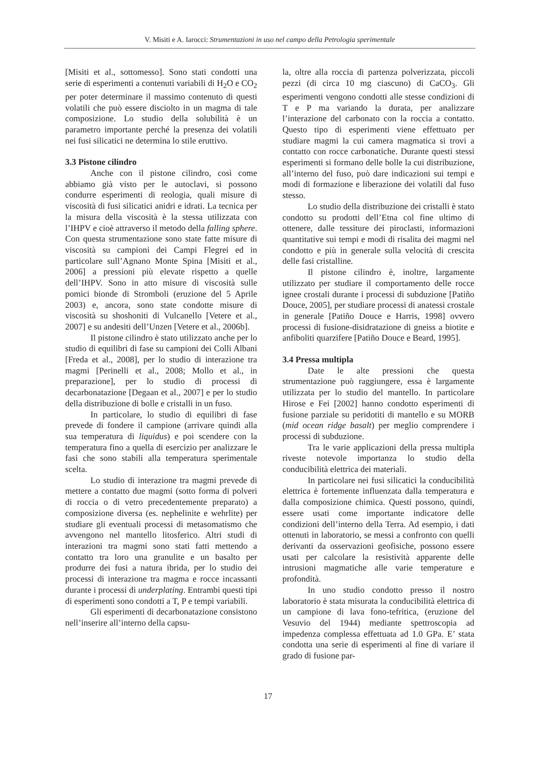V. Misiti e A. Iarocci: Strumentazioni in uso nel campo della Petrologia sperimentale
[Misiti et al., sottomesso]. Sono stati condotti una serie di esperimenti a contenuti variabili di H<sub>2</sub>O e CO<sub>2</sub> per poter determinare il massimo contenuto di questi volatili che può essere disciolto in un magma di tale composizione. Lo studio della solubilità è un parametro importante perché la presenza dei volatili nei fusi silicatici ne determina lo stile eruttivo.
3.3 Pistone cilindro
Anche con il pistone cilindro, così come abbiamo già visto per le autoclavi, si possono condurre esperimenti di reologia, quali misure di viscosità di fusi silicatici anidri e idrati. La tecnica per la misura della viscosità è la stessa utilizzata con l’IHPV e cioè attraverso il metodo della falling sphere. Con questa strumentazione sono state fatte misure di viscosità su campioni dei Campi Flegrei ed in particolare sull’Agnano Monte Spina [Misiti et al., 2006] a pressioni più elevate rispetto a quelle dell’IHPV. Sono in atto misure di viscosità sulle pomici bionde di Stromboli (eruzione del 5 Aprile 2003) e, ancora, sono state condotte misure di viscosità su shoshoniti di Vulcanello [Vetere et al., 2007] e su andesiti dell’Unzen [Vetere et al., 2006b].
Il pistone cilindro è stato utilizzato anche per lo studio di equilibri di fase su campioni dei Colli Albani [Freda et al., 2008], per lo studio di interazione tra magmi [Perinelli et al., 2008; Mollo et al., in preparazione], per lo studio di processi di decarbonatazione [Degaan et al., 2007] e per lo studio della distribuzione di bolle e cristalli in un fuso.
In particolare, lo studio di equilibri di fase prevede di fondere il campione (arrivare quindi alla sua temperatura di liquidus) e poi scendere con la temperatura fino a quella di esercizio per analizzare le fasi che sono stabili alla temperatura sperimentale scelta.
Lo studio di interazione tra magmi prevede di mettere a contatto due magmi (sotto forma di polveri di roccia o di vetro precedentemente preparato) a composizione diversa (es. nephelinite e wehrlite) per studiare gli eventuali processi di metasomatismo che avvengono nel mantello litosferico. Altri studi di interazioni tra magmi sono stati fatti mettendo a contatto tra loro una granulite e un basalto per produrre dei fusi a natura ibrida, per lo studio dei processi di interazione tra magma e rocce incassanti durante i processi di underplating. Entrambi questi tipi di esperimenti sono condotti a T, P e tempi variabili.
Gli esperimenti di decarbonatazione consistono nell’inserire all’interno della capsu-
la, oltre alla roccia di partenza polverizzata, piccoli pezzi (di circa 10 mg ciascuno) di CaCO<sub>3</sub>. Gli esperimenti vengono condotti alle stesse condizioni di T e P ma variando la durata, per analizzare l’interazione del carbonato con la roccia a contatto. Questo tipo di esperimenti viene effettuato per studiare magmi la cui camera magmatica si trovi a contatto con rocce carbonatiche. Durante questi stessi esperimenti si formano delle bolle la cui distribuzione, all’interno del fuso, può dare indicazioni sui tempi e modi di formazione e liberazione dei volatili dal fuso stesso.
Lo studio della distribuzione dei cristalli è stato condotto su prodotti dell’Etna col fine ultimo di ottenere, dalle tessiture dei piroclasti, informazioni quantitative sui tempi e modi di risalita dei magmi nel condotto e più in generale sulla velocità di crescita delle fasi cristalline.
Il pistone cilindro è, inoltre, largamente utilizzato per studiare il comportamento delle rocce ignee crostali durante i processi di subduzione [Patiño Douce, 2005], per studiare processi di anatessi crostale in generale [Patiño Douce e Harris, 1998] ovvero processi di fusione-disidratazione di gneiss a biotite e anfiboliti quarzifere [Patiño Douce e Beard, 1995].
3.4 Pressa multipla
Date le alte pressioni che questa strumentazione può raggiungere, essa è largamente utilizzata per lo studio del mantello. In particolare Hirose e Fei [2002] hanno condotto esperimenti di fusione parziale su peridotiti di mantello e su MORB (mid ocean ridge basalt) per meglio comprendere i processi di subduzione.
Tra le varie applicazioni della pressa multipla riveste notevole importanza lo studio della conducibilità elettrica dei materiali.
In particolare nei fusi silicatici la conducibilità elettrica è fortemente influenzata dalla temperatura e dalla composizione chimica. Questi possono, quindi, essere usati come importante indicatore delle condizioni dell’interno della Terra. Ad esempio, i dati ottenuti in laboratorio, se messi a confronto con quelli derivanti da osservazioni geofisiche, possono essere usati per calcolare la resistività apparente delle intrusioni magmatiche alle varie temperature e profondità.
In uno studio condotto presso il nostro laboratorio è stata misurata la conducibilità elettrica di un campione di lava fono-tefritica, (eruzione del Vesuvio del 1944) mediante spettroscopia ad impedenza complessa effettuata ad 1.0 GPa. E’ stata condotta una serie di esperimenti al fine di variare il grado di fusione par-
17